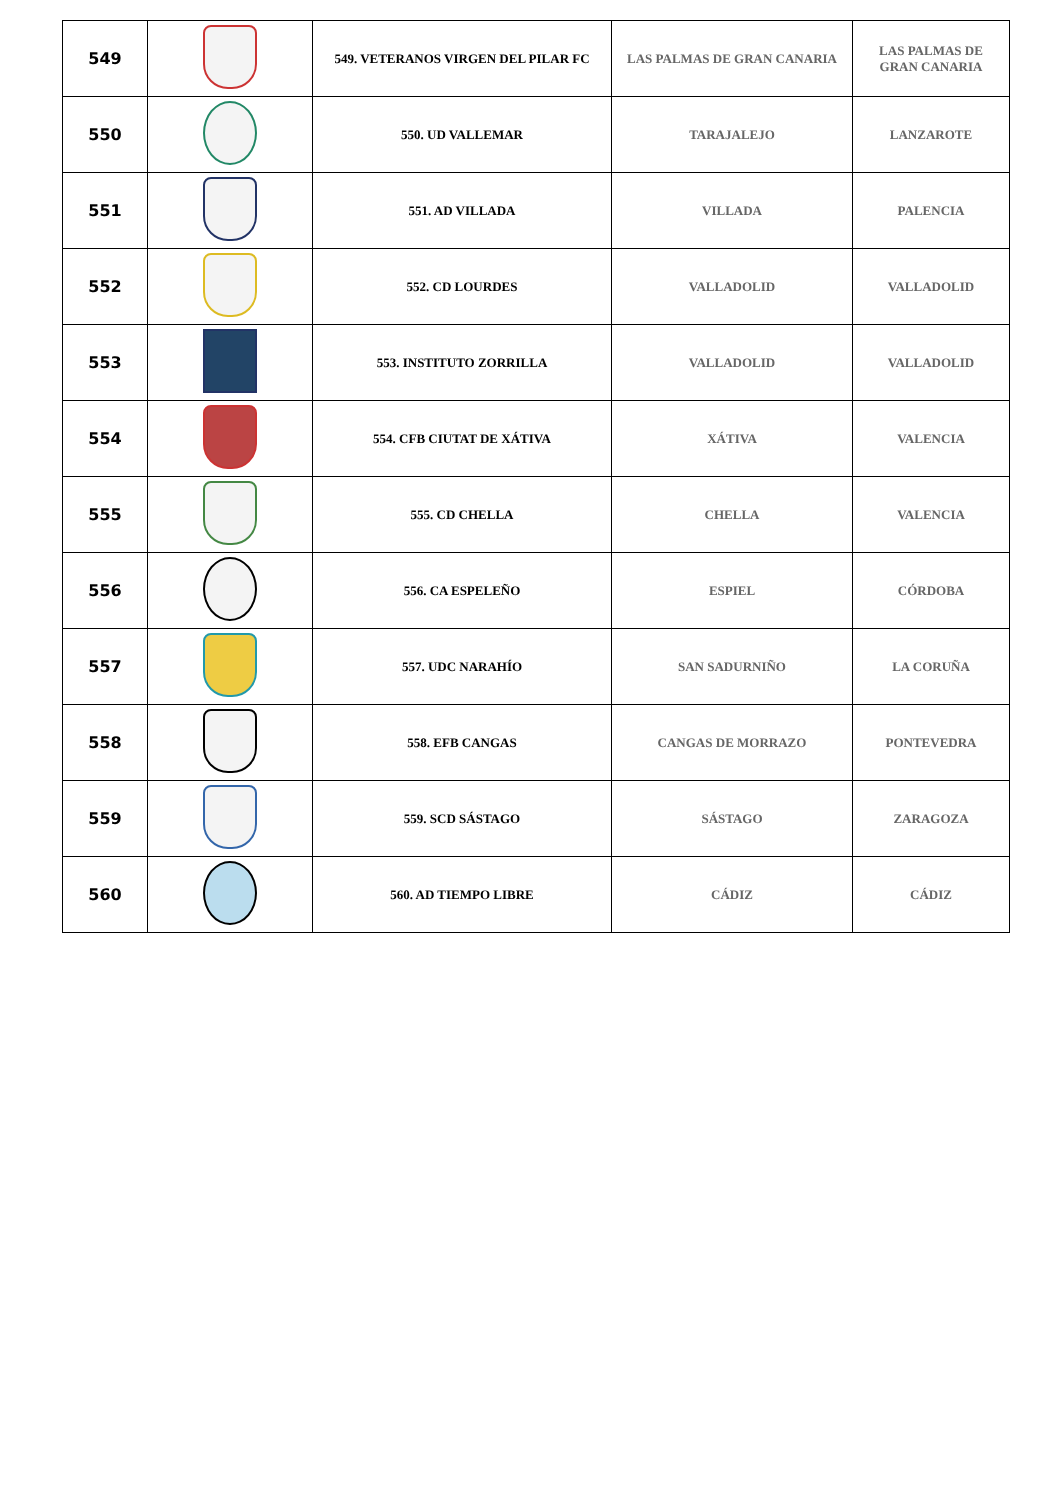| 549 | | 549. VETERANOS VIRGEN DEL PILAR FC | LAS PALMAS DE GRAN CANARIA | LAS PALMAS DE GRAN CANARIA |
| 550 | | 550. UD VALLEMAR | TARAJALEJO | LANZAROTE |
| 551 | | 551. AD VILLADA | VILLADA | PALENCIA |
| 552 | | 552. CD LOURDES | VALLADOLID | VALLADOLID |
| 553 | | 553. INSTITUTO ZORRILLA | VALLADOLID | VALLADOLID |
| 554 | | 554. CFB CIUTAT DE XÁTIVA | XÁTIVA | VALENCIA |
| 555 | | 555. CD CHELLA | CHELLA | VALENCIA |
| 556 | | 556. CA ESPELEÑO | ESPIEL | CÓRDOBA |
| 557 | | 557. UDC NARAHÍO | SAN SADURNIÑO | LA CORUÑA |
| 558 | | 558. EFB CANGAS | CANGAS DE MORRAZO | PONTEVEDRA |
| 559 | | 559. SCD SÁSTAGO | SÁSTAGO | ZARAGOZA |
| 560 | | 560. AD TIEMPO LIBRE | CÁDIZ | CÁDIZ |